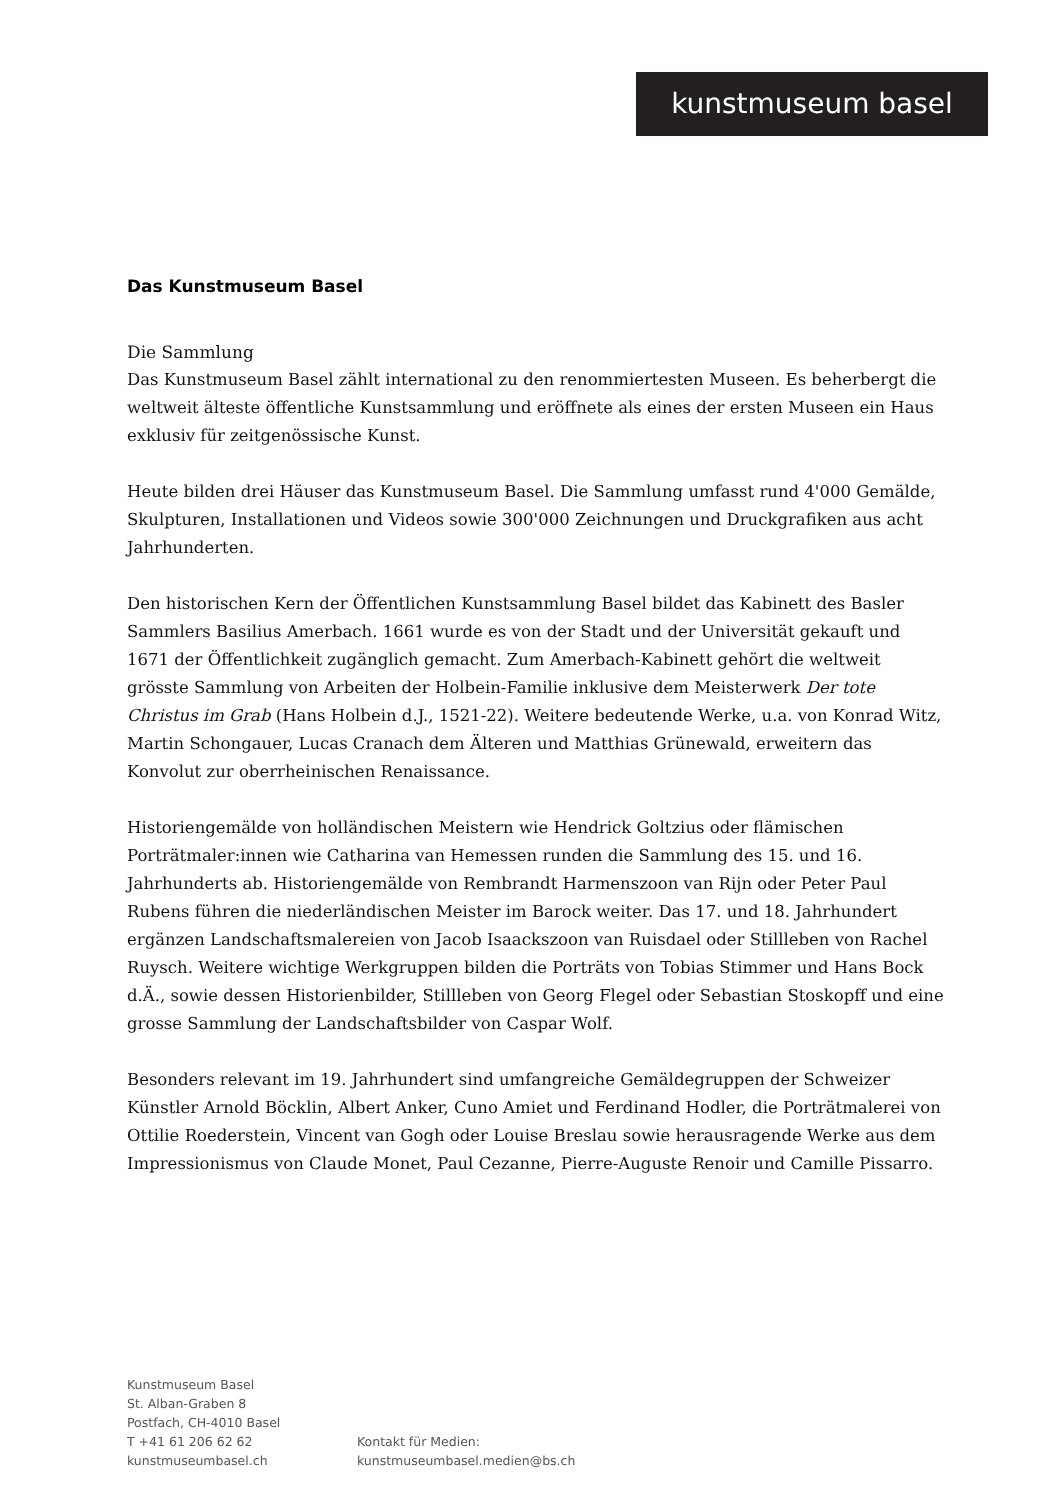kunstmuseum basel
Das Kunstmuseum Basel
Die Sammlung
Das Kunstmuseum Basel zählt international zu den renommiertesten Museen. Es beherbergt die weltweit älteste öffentliche Kunstsammlung und eröffnete als eines der ersten Museen ein Haus exklusiv für zeitgenössische Kunst.
Heute bilden drei Häuser das Kunstmuseum Basel. Die Sammlung umfasst rund 4'000 Gemälde, Skulpturen, Installationen und Videos sowie 300'000 Zeichnungen und Druckgrafiken aus acht Jahrhunderten.
Den historischen Kern der Öffentlichen Kunstsammlung Basel bildet das Kabinett des Basler Sammlers Basilius Amerbach. 1661 wurde es von der Stadt und der Universität gekauft und 1671 der Öffentlichkeit zugänglich gemacht. Zum Amerbach-Kabinett gehört die weltweit grösste Sammlung von Arbeiten der Holbein-Familie inklusive dem Meisterwerk Der tote Christus im Grab (Hans Holbein d.J., 1521-22). Weitere bedeutende Werke, u.a. von Konrad Witz, Martin Schongauer, Lucas Cranach dem Älteren und Matthias Grünewald, erweitern das Konvolut zur oberrheinischen Renaissance.
Historiengemälde von holländischen Meistern wie Hendrick Goltzius oder flämischen Porträtmaler:innen wie Catharina van Hemessen runden die Sammlung des 15. und 16. Jahrhunderts ab. Historiengemälde von Rembrandt Harmenszoon van Rijn oder Peter Paul Rubens führen die niederländischen Meister im Barock weiter. Das 17. und 18. Jahrhundert ergänzen Landschaftsmalereien von Jacob Isaackszoon van Ruisdael oder Stillleben von Rachel Ruysch. Weitere wichtige Werkgruppen bilden die Porträts von Tobias Stimmer und Hans Bock d.Ä., sowie dessen Historienbilder, Stillleben von Georg Flegel oder Sebastian Stoskopff und eine grosse Sammlung der Landschaftsbilder von Caspar Wolf.
Besonders relevant im 19. Jahrhundert sind umfangreiche Gemäldegruppen der Schweizer Künstler Arnold Böcklin, Albert Anker, Cuno Amiet und Ferdinand Hodler, die Porträtmalerei von Ottilie Roederstein, Vincent van Gogh oder Louise Breslau sowie herausragende Werke aus dem Impressionismus von Claude Monet, Paul Cezanne, Pierre-Auguste Renoir und Camille Pissarro.
Kunstmuseum Basel
St. Alban-Graben 8
Postfach, CH-4010 Basel
T +41 61 206 62 62
kunstmuseumbasel.ch
Kontakt für Medien:
kunstmuseumbasel.medien@bs.ch